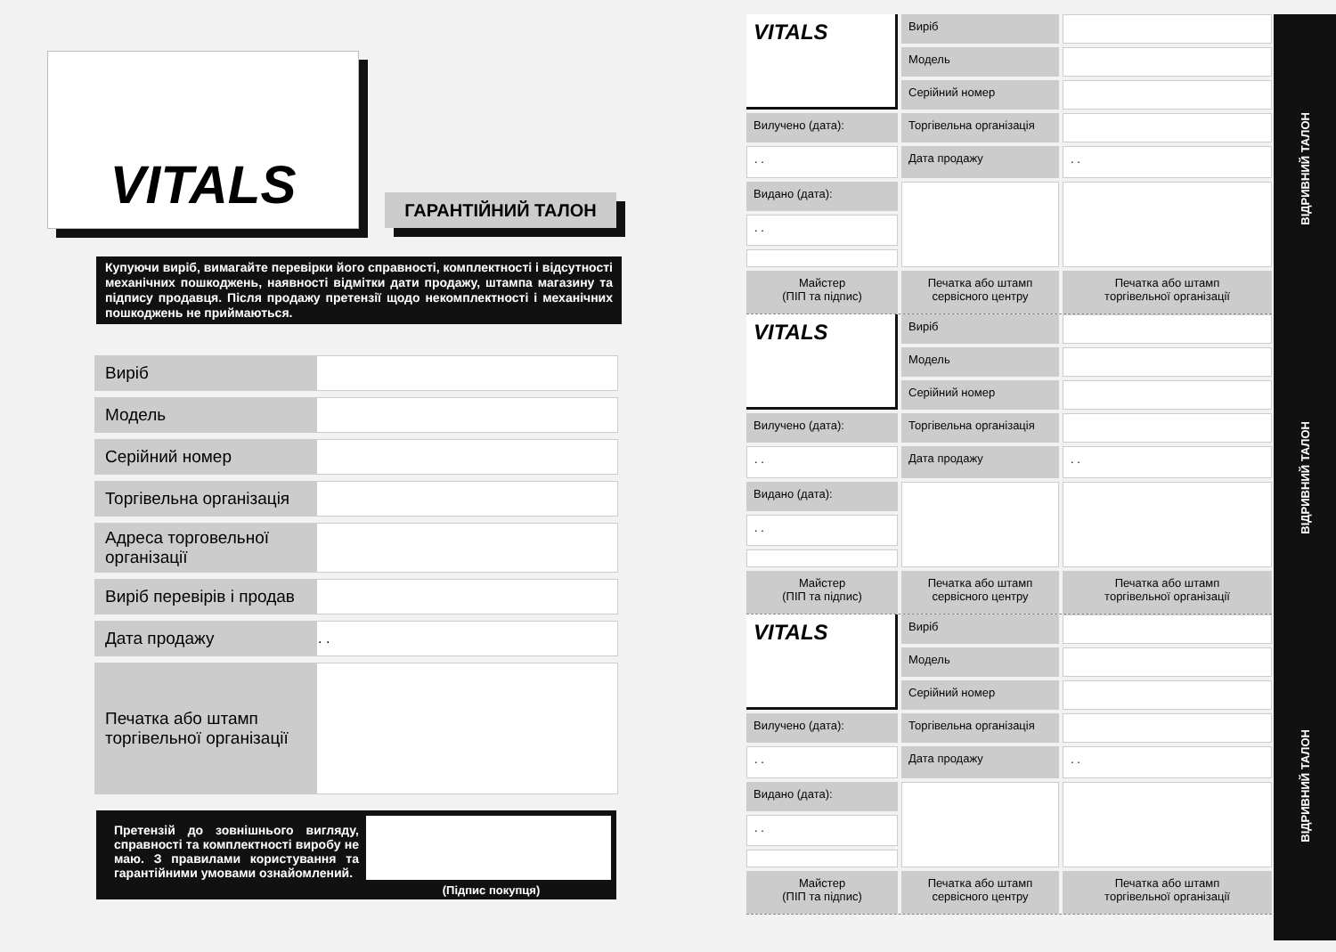VITALS
ГАРАНТІЙНИЙ ТАЛОН
Купуючи виріб, вимагайте перевірки його справності, комплектності і відсутності механічних пошкоджень, наявності відмітки дати продажу, штампа магазину та підпису продавця. Після продажу претензії щодо некомплектності і механічних пошкоджень не приймаються.
| Виріб | |
| Модель | |
| Серійний номер | |
| Торгівельна організація | |
| Адреса торговельної організації | |
| Виріб перевірів і продав | |
| Дата продажу | . . |
| Печатка або штамп торгівельної організації | |
Претензій до зовнішнього вигляду, справності та комплектності виробу не маю. З правилами користування та гарантійними умовами ознайомлений.
(Підпис покупця)
VITALS
Виріб
Модель
Серійний номер
Вилучено (дата):
Торгівельна організація
. .
Дата продажу
. .
Видано (дата):
. .
Майстер
(ПІП та підпис)
Печатка або штамп
сервісного центру
Печатка або штамп
торгівельної організації
VITALS
Виріб
Модель
Серійний номер
Вилучено (дата):
Торгівельна організація
. .
Дата продажу
. .
Видано (дата):
. .
Майстер
(ПІП та підпис)
Печатка або штамп
сервісного центру
Печатка або штамп
торгівельної організації
VITALS
Виріб
Модель
Серійний номер
Вилучено (дата):
Торгівельна організація
. .
Дата продажу
. .
Видано (дата):
. .
Майстер
(ПІП та підпис)
Печатка або штамп
сервісного центру
Печатка або штамп
торгівельної організації
ВІДРИВНИЙ ТАЛОН
ВІДРИВНИЙ ТАЛОН
ВІДРИВНИЙ ТАЛОН